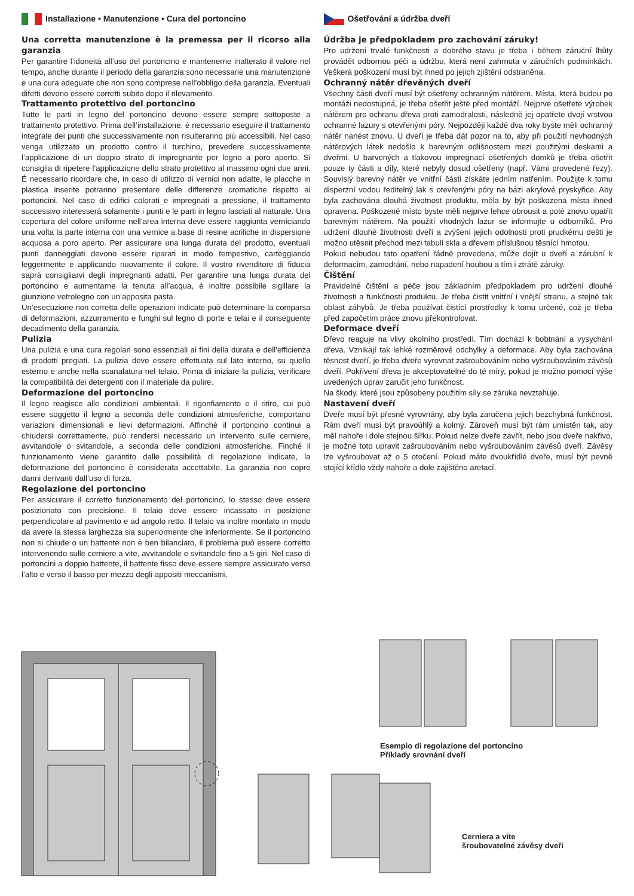Installazione • Manutenzione • Cura del portoncino
Una corretta manutenzione è la premessa per il ricorso alla garanzia
Per garantire l’idoneità all’uso del portoncino e mantenerne inalterato il valore nel tempo, anche durante il periodo della garanzia sono necessarie una manutenzione e una cura adeguate che non sono comprese nell’obbligo della garanzia. Eventuali difetti devono essere corretti subito dopo il rilevamento.
Trattamento protettivo del portoncino
Tutte le parti in legno del portoncino devono essere sempre sottoposte a trattamento protettivo. Prima dell’installazione, è necessario eseguire il trattamento integrale dei punti che successivamente non risulteranno più accessibili. Nel caso venga utilizzato un prodotto contro il turchino, prevedere successivamente l’applicazione di un doppio strato di impregnante per legno a poro aperto. Si consiglia di ripetere l’applicazione dello strato protettivo al massimo ogni due anni. É necessario ricordare che, in caso di utilizzo di vernici non adatte, le placche in plastica inserite potranno presentare delle differenze cromatiche rispetto ai portoncini. Nel caso di edifici colorati e impregnati a pressione, il trattamento successivo interesserà solamente i punti e le parti in legno lasciati al naturale. Una copertura del colore uniforme nell’area interna deve essere raggiunta verniciando una volta la parte interna con una vernice a base di resine acriliche in dispersione acquosa a poro aperto. Per assicurare una lunga durata del prodotto, eventuali punti danneggiati devono essere riparati in modo tempestivo, carteggiando leggermente e applicando nuovamente il colore. Il vostro rivenditore di fiducia saprà consigliarvi degli impregnanti adatti. Per garantire una lunga durata del portoncino e aumentarne la tenuta all’acqua, è inoltre possibile sigillare la giunzione vetrolegno con un’apposita pasta.
Un’esecuzione non corretta delle operazioni indicate può determinare la comparsa di deformazioni, azzurramento e funghi sul legno di porte e telai e il conseguente decadimento della garanzia.
Pulizia
Una pulizia e una cura regolari sono essenziali ai fini della durata e dell’efficienza di prodotti pregiati. La pulizia deve essere effettuata sul lato interno, su quello esterno e anche nella scanalatura nel telaio. Prima di iniziare la pulizia, verificare la compatibilità dei detergenti con il materiale da pulire.
Deformazione del portoncino
Il legno reagisce alle condizioni ambientali. Il rigonfiamento e il ritiro, cui può essere soggetto il legno a seconda delle condizioni atmosferiche, comportano variazioni dimensionali e lievi deformazioni. Affinchè il portoncino continui a chiudersi correttamente, può rendersi necessario un intervento sulle cerniere, avvitandole o svitandole, a seconda delle condizioni atmosferiche. Finché il funzionamento viene garantito dalle possibilità di regolazione indicate, la deformazione del portoncino è considerata accettabile. La garanzia non copre danni derivanti dall’uso di forza.
Regolazione del portoncino
Per assicurare il corretto funzionamento del portoncino, lo stesso deve essere posizionato con precisione. Il telaio deve essere incassato in posizione perpendicolare al pavimento e ad angolo retto. Il telaio va inoltre montato in modo da avere la stessa larghezza sia superiormente che inferiormente. Se il portoncino non si chiude o un battente non è ben bilanciato, il problema può essere corretto intervenendo sulle cerniere a vite, avvitandole e svitandole fino a 5 giri. Nel caso di portoncini a doppio battente, il battente fisso deve essere sempre assicurato verso l’alto e verso il basso per mezzo degli appositi meccanismi.
Ošetřování a údržba dveří
Údržba je předpokladem pro zachování záruky!
Pro udržení trvalé funkčnosti a dobrého stavu je třeba i během záruční lhůty provádět odbornou péči a údržbu, která není zahrnuta v záručních podmínkách. Veškerá poškození musí být ihned po jejich zjištění odstraněna.
Ochranný nátěr dřevěných dveří
Všechny části dveří musí být ošetřeny ochranným nátěrem. Místa, která budou po montáži nedostupná, je třeba ošetřit ještě před montáží. Nejprve ošetřete výrobek nátěrem pro ochranu dřeva proti zamodralosti, následně jej opatřete dvojí vrstvou ochranné lazury s otevřenými póry. Nejpozději každé dva roky byste měli ochranný nátěr nanést znovu. U dveří je třeba dát pozor na to, aby při použití nevhodných nátěrových látek nedošlo k barevným odlišnostem mezi použitými deskami a dveřmi. U barvených a tlakovou impregnací ošetřených domků je třeba ošetřit pouze ty části a díly, které nebyly dosud ošetřeny (např. Vámi provedené řezy). Souvislý barevný nátěr ve vnitřní části získáte jedním natřením. Použijte k tomu disperzní vodou ředitelný lak s otevřenými póry na bázi akrylové pryskyřice. Aby byla zachována dlouhá životnost produktu, měla by být poškozená místa ihned opravena. Poškozené místo byste měli nejprve lehce obrousit a poté znovu opatřit barevným nátěrem. Na použití vhodných lazur se informujte u odborníků. Pro udržení dlouhé životnosti dveří a zvýšení jejich odolnosti proti prudkému dešti je možno utěsnit přechod mezi tabulí skla a dřevem příslušnou těsnící hmotou.
Pokud nebudou tato opatření řádně provedena, může dojít u dveří a zárubní k deformacím, zamodrání, nebo napadení houbou a tím i ztrátě záruky.
Čištění
Pravidelné čištění a péče jsou základním předpokladem pro udržení dlouhé životnosti a funkčnosti produktu. Je třeba čistit vnitřní i vnější stranu, a stejně tak oblast záhybů. Je třeba používat čistící prostředky k tomu určené, což je třeba před započetím práce znovu překontrolovat.
Deformace dveří
Dřevo reaguje na vlivy okolního prostředí. Tím dochází k bobtnání a vysychání dřeva. Vznikají tak lehké rozměrové odchylky a deformace. Aby byla zachována těsnost dveří, je třeba dveře vyrovnat zašroubováním nebo vyšroubováním závěsů dveří. Pokřivení dřeva je akceptovatelné do té míry, pokud je možno pomocí výše uvedených úprav zaručit jeho funkčnost.
Na škody, které jsou způsobeny použitím síly se záruka nevztahuje.
Nastavení dveří
Dveře musí být přesně vyrovnány, aby byla zaručena jejich bezchybná funkčnost. Rám dveří musí být pravoúhlý a kolmý. Zároveň musí být rám umístěn tak, aby měl nahoře i dole stejnou šířku. Pokud nelze dveře zavřít, nebo jsou dveře nakřivo, je možné toto upravit zašroubováním nebo vyšroubováním závěsů dveří. Závěsy lze vyšroubovat až o 5 otočení. Pokud máte dvoukřídlé dveře, musí být pevně stojící křídlo vždy nahoře a dole zajištěno aretací.
Esempio di regolazione del portoncino
Příklady srovnání dveří
Cerniera a vite
šroubovatelné závěsy dveří